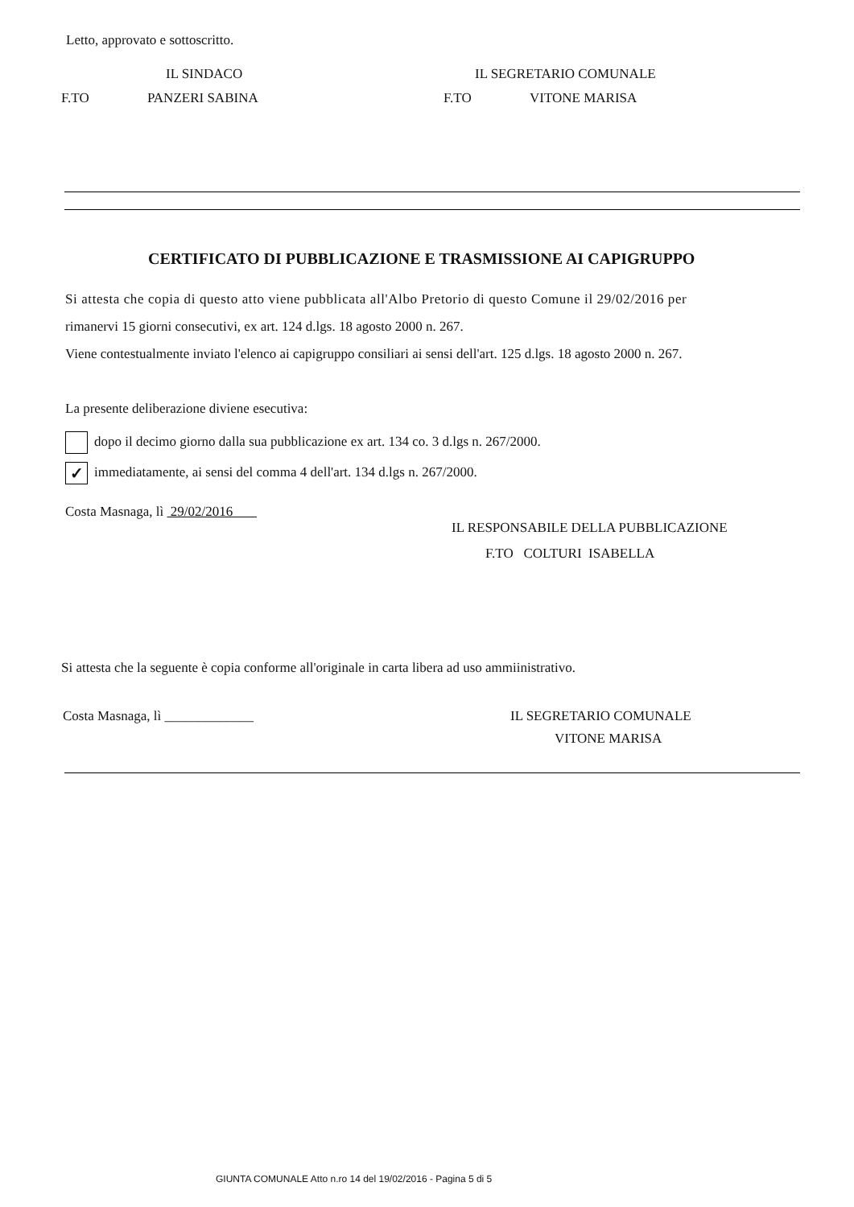Letto, approvato e sottoscritto.
IL SINDACO IL SEGRETARIO COMUNALE
F.TO PANZERI SABINA F.TO VITONE MARISA
CERTIFICATO DI PUBBLICAZIONE E TRASMISSIONE AI CAPIGRUPPO
Si attesta che copia di questo atto viene pubblicata all'Albo Pretorio di questo Comune il 29/02/2016 per
rimanervi 15 giorni consecutivi, ex art. 124 d.lgs. 18 agosto 2000 n. 267.
Viene contestualmente inviato l'elenco ai capigruppo consiliari ai sensi dell'art. 125 d.lgs. 18 agosto 2000 n. 267.
La presente deliberazione diviene esecutiva:
dopo il decimo giorno dalla sua pubblicazione ex art. 134 co. 3 d.lgs n. 267/2000.
✓ immediatamente, ai sensi del comma 4 dell'art. 134 d.lgs n. 267/2000.
Costa Masnaga, lì 29/02/2016
IL RESPONSABILE DELLA PUBBLICAZIONE
F.TO COLTURI ISABELLA
Si attesta che la seguente è copia conforme all'originale in carta libera ad uso ammiinistrativo.
Costa Masnaga, lì _____________ IL SEGRETARIO COMUNALE
VITONE MARISA
GIUNTA COMUNALE Atto n.ro 14 del 19/02/2016 - Pagina 5 di 5